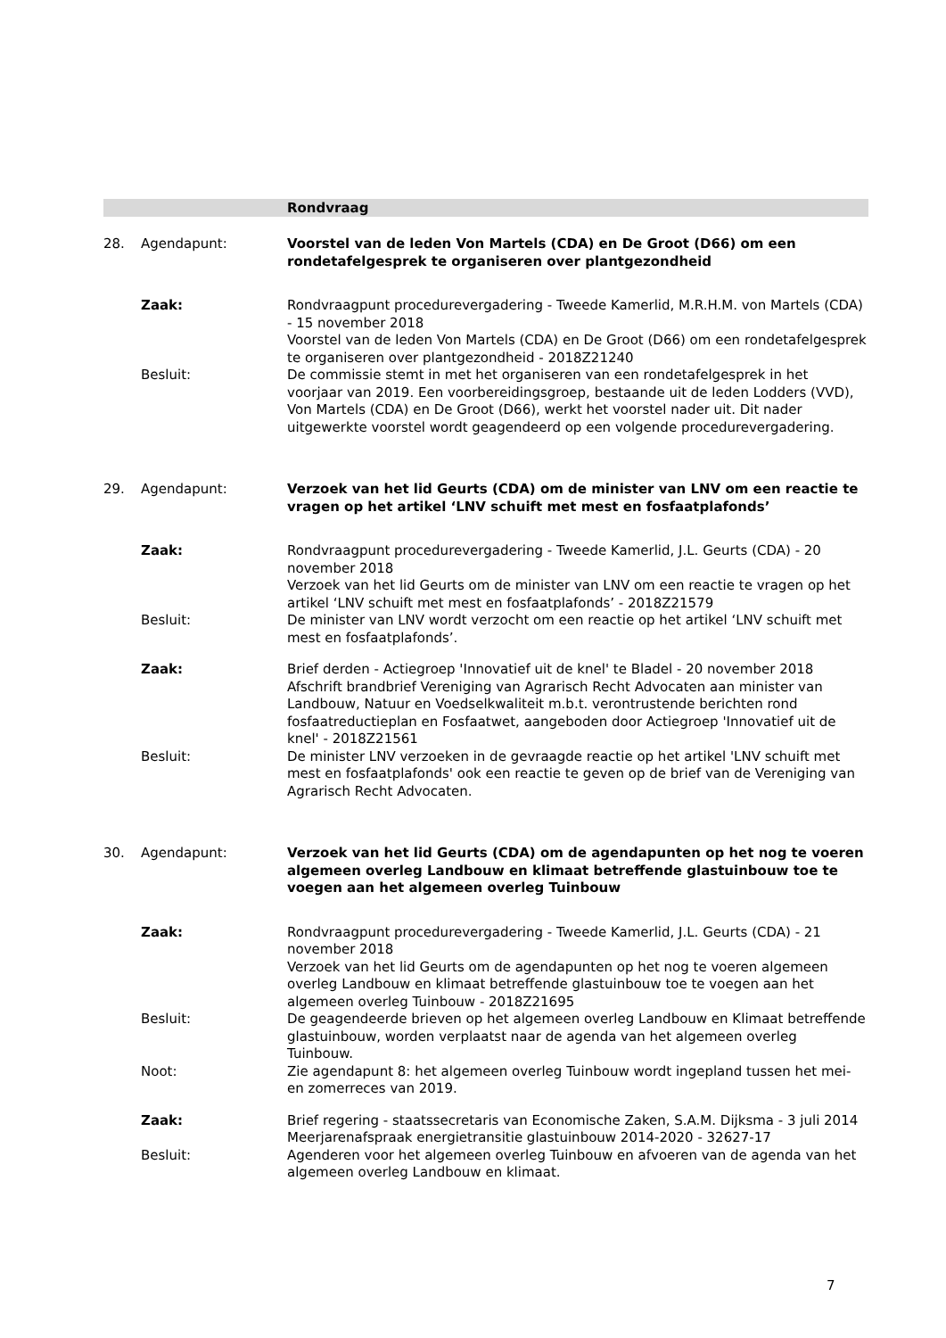Rondvraag
28. Agendapunt: Voorstel van de leden Von Martels (CDA) en De Groot (D66) om een rondetafelgesprek te organiseren over plantgezondheid
Zaak: Rondvraagpunt procedurevergadering - Tweede Kamerlid, M.R.H.M. von Martels (CDA) - 15 november 2018
Voorstel van de leden Von Martels (CDA) en De Groot (D66) om een rondetafelgesprek te organiseren over plantgezondheid - 2018Z21240
Besluit: De commissie stemt in met het organiseren van een rondetafelgesprek in het voorjaar van 2019. Een voorbereidingsgroep, bestaande uit de leden Lodders (VVD), Von Martels (CDA) en De Groot (D66), werkt het voorstel nader uit. Dit nader uitgewerkte voorstel wordt geagendeerd op een volgende procedurevergadering.
29. Agendapunt: Verzoek van het lid Geurts (CDA) om de minister van LNV om een reactie te vragen op het artikel ‘LNV schuift met mest en fosfaatplafonds’
Zaak: Rondvraagpunt procedurevergadering - Tweede Kamerlid, J.L. Geurts (CDA) - 20 november 2018
Verzoek van het lid Geurts om de minister van LNV om een reactie te vragen op het artikel ‘LNV schuift met mest en fosfaatplafonds’ - 2018Z21579
Besluit: De minister van LNV wordt verzocht om een reactie op het artikel ‘LNV schuift met mest en fosfaatplafonds’.
Zaak: Brief derden - Actiegroep 'Innovatief uit de knel' te Bladel - 20 november 2018
Afschrift brandbrief Vereniging van Agrarisch Recht Advocaten aan minister van Landbouw, Natuur en Voedselkwaliteit m.b.t. verontrustende berichten rond fosfaatreductieplan en Fosfaatwet, aangeboden door Actiegroep 'Innovatief uit de knel' - 2018Z21561
Besluit: De minister LNV verzoeken in de gevraagde reactie op het artikel 'LNV schuift met mest en fosfaatplafonds' ook een reactie te geven op de brief van de Vereniging van Agrarisch Recht Advocaten.
30. Agendapunt: Verzoek van het lid Geurts (CDA) om de agendapunten op het nog te voeren algemeen overleg Landbouw en klimaat betreffende glastuinbouw toe te voegen aan het algemeen overleg Tuinbouw
Zaak: Rondvraagpunt procedurevergadering - Tweede Kamerlid, J.L. Geurts (CDA) - 21 november 2018
Verzoek van het lid Geurts om de agendapunten op het nog te voeren algemeen overleg Landbouw en klimaat betreffende glastuinbouw toe te voegen aan het algemeen overleg Tuinbouw - 2018Z21695
Besluit: De geagendeerde brieven op het algemeen overleg Landbouw en Klimaat betreffende glastuinbouw, worden verplaatst naar de agenda van het algemeen overleg Tuinbouw.
Noot: Zie agendapunt 8: het algemeen overleg Tuinbouw wordt ingepland tussen het mei- en zomerreces van 2019.
Zaak: Brief regering - staatssecretaris van Economische Zaken, S.A.M. Dijksma - 3 juli 2014
Meerjarenafspraak energietransitie glastuinbouw 2014-2020 - 32627-17
Besluit: Agenderen voor het algemeen overleg Tuinbouw en afvoeren van de agenda van het algemeen overleg Landbouw en klimaat.
7